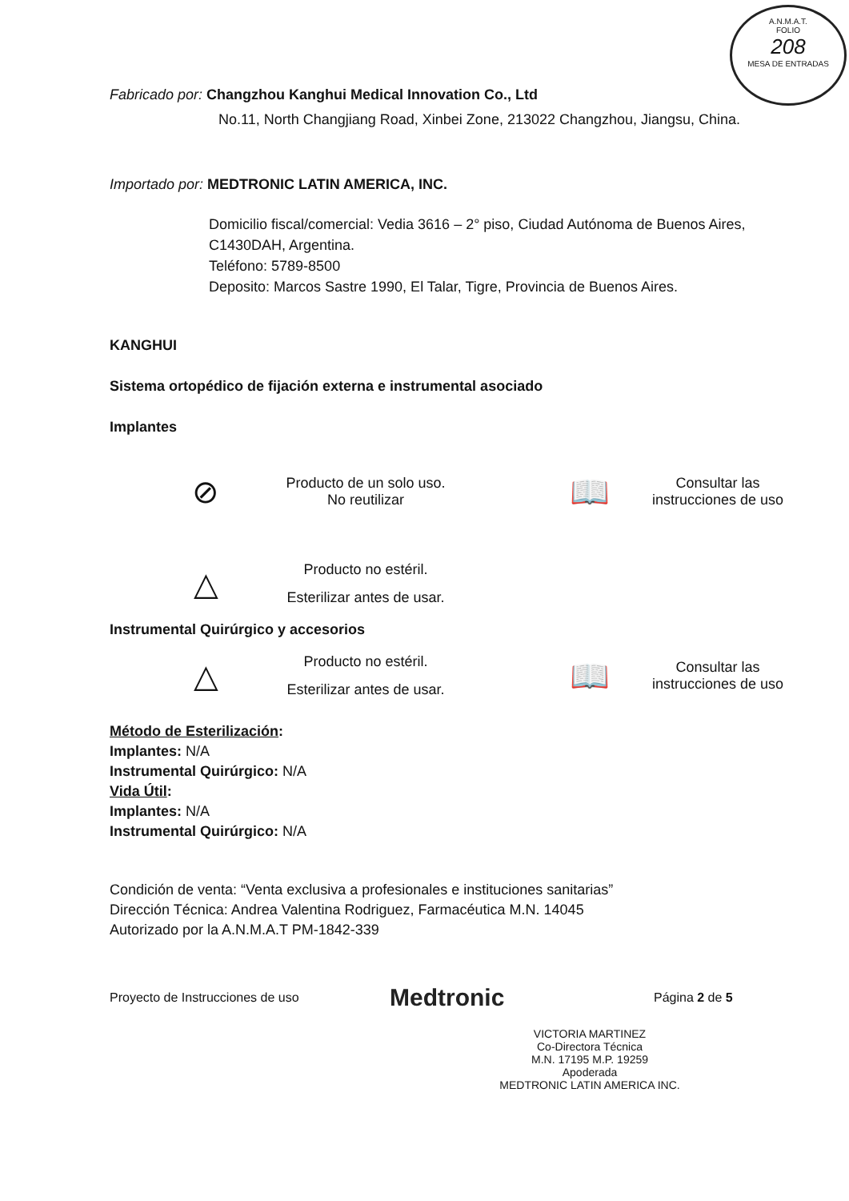A.N.M.A.T.
FOLIO
208
MESA DE ENTRADAS
Fabricado por: Changzhou Kanghui Medical Innovation Co., Ltd
No.11, North Changjiang Road, Xinbei Zone, 213022 Changzhou, Jiangsu, China.
Importado por: MEDTRONIC LATIN AMERICA, INC.
Domicilio fiscal/comercial: Vedia 3616 – 2° piso, Ciudad Autónoma de Buenos Aires, C1430DAH, Argentina.
Teléfono: 5789-8500
Deposito: Marcos Sastre 1990, El Talar, Tigre, Provincia de Buenos Aires.
KANGHUI
Sistema ortopédico de fijación externa e instrumental asociado
Implantes
⊘
Producto de un solo uso. No reutilizar
📖
Consultar las instrucciones de uso
△
Producto no estéril. Esterilizar antes de usar.
Instrumental Quirúrgico y accesorios
△
Producto no estéril. Esterilizar antes de usar.
📖
Consultar las instrucciones de uso
Método de Esterilización:
Implantes: N/A
Instrumental Quirúrgico: N/A
Vida Útil:
Implantes: N/A
Instrumental Quirúrgico: N/A
Condición de venta: “Venta exclusiva a profesionales e instituciones sanitarias”
Dirección Técnica: Andrea Valentina Rodriguez, Farmacéutica M.N. 14045
Autorizado por la A.N.M.A.T PM-1842-339
Proyecto de Instrucciones de uso
Medtronic
Página 2 de 5
VICTORIA MARTINEZ
Co-Directora Técnica
M.N. 17195 M.P. 19259
Apoderada
MEDTRONIC LATIN AMERICA INC.